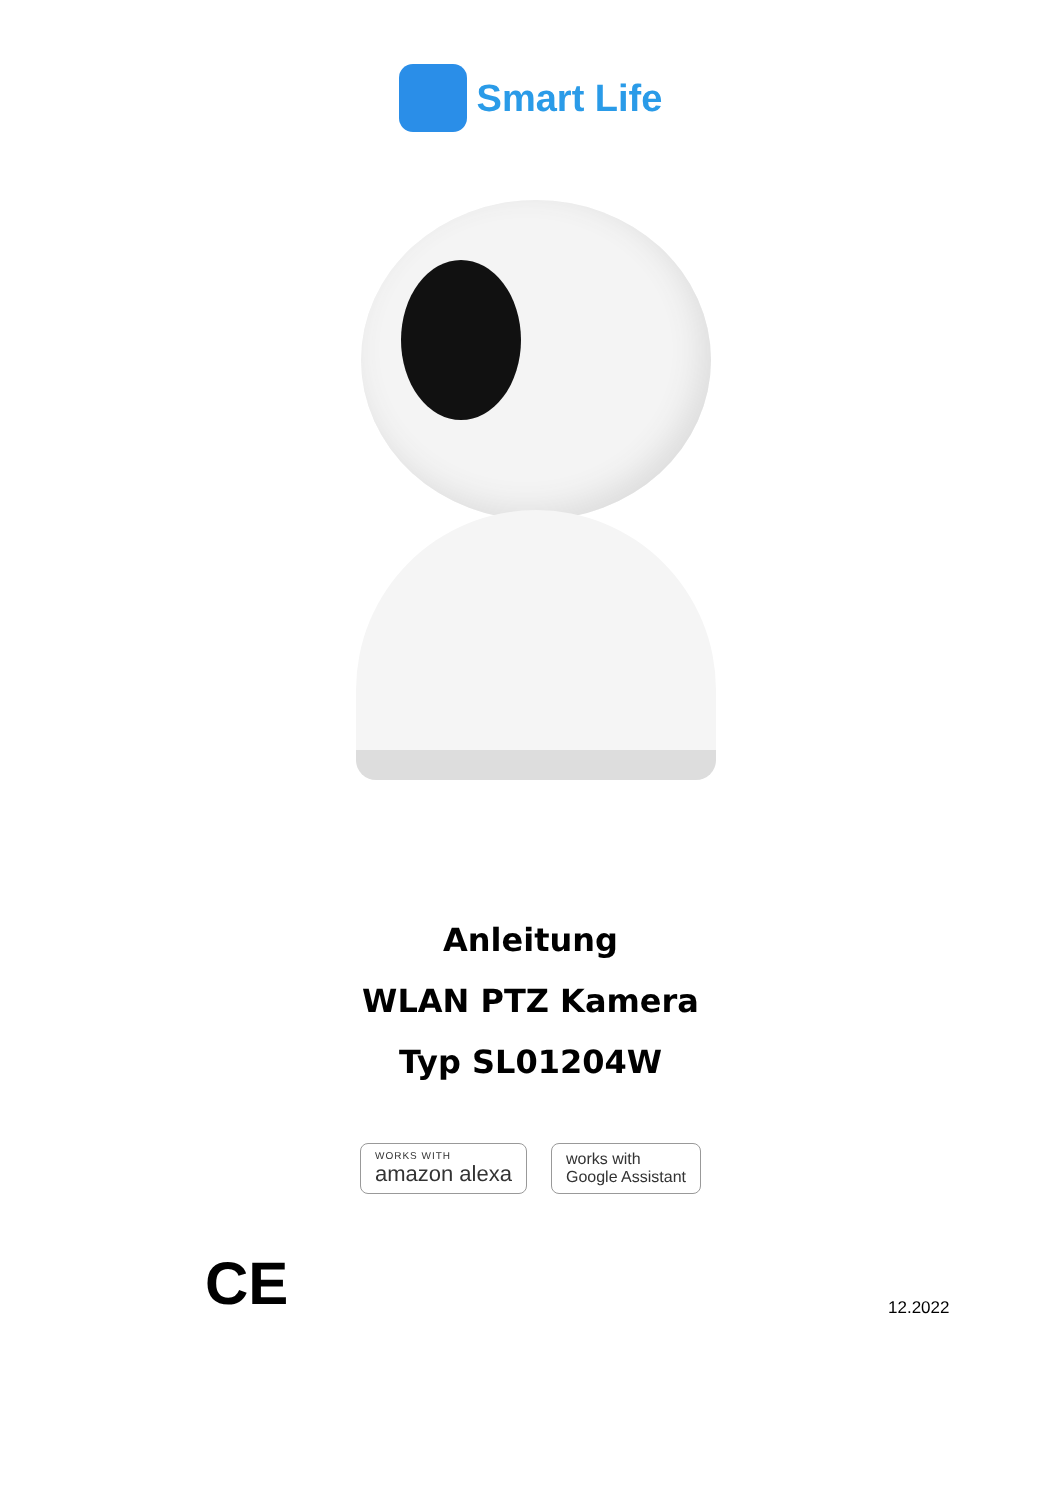Smart Life
Anleitung
WLAN PTZ Kamera
Typ SL01204W
WORKS WITH
amazon alexa
works with
Google Assistant
CE
12.2022